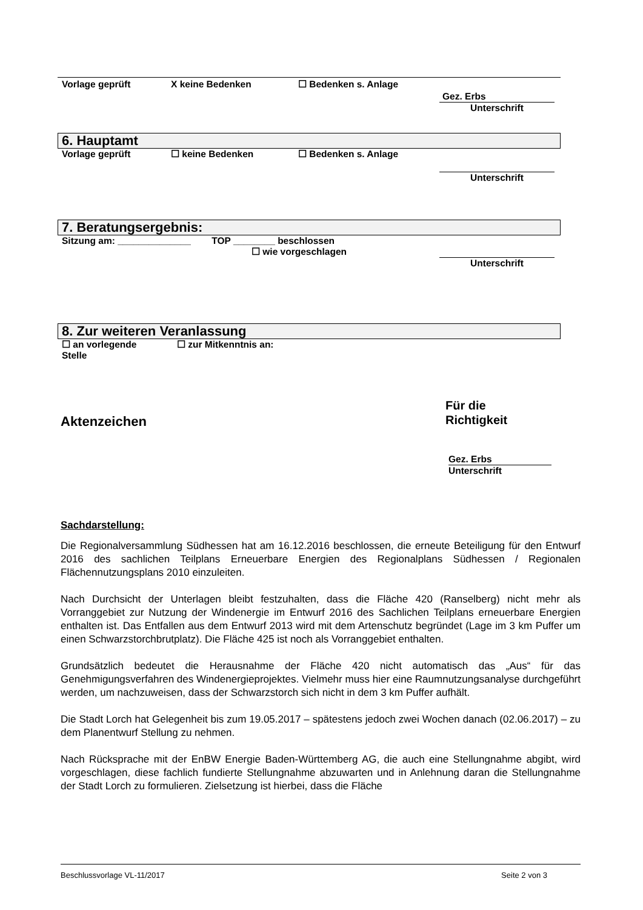Vorlage geprüft X keine Bedenken ☐ Bedenken s. Anlage
Gez. Erbs
Unterschrift
6. Hauptamt
Vorlage geprüft ☐ keine Bedenken ☐ Bedenken s. Anlage
Unterschrift
7. Beratungsergebnis:
Sitzung am: ______________ TOP ________ beschlossen
☐ wie vorgeschlagen
Unterschrift
8. Zur weiteren Veranlassung
☐ an vorlegende
Stelle ☐ zur Mitkenntnis an:
Aktenzeichen
Für die
Richtigkeit
Gez. Erbs
Unterschrift
Sachdarstellung:
Die Regionalversammlung Südhessen hat am 16.12.2016 beschlossen, die erneute Beteiligung für den Entwurf 2016 des sachlichen Teilplans Erneuerbare Energien des Regionalplans Südhessen / Regionalen Flächennutzungsplans 2010 einzuleiten.
Nach Durchsicht der Unterlagen bleibt festzuhalten, dass die Fläche 420 (Ranselberg) nicht mehr als Vorranggebiet zur Nutzung der Windenergie im Entwurf 2016 des Sachlichen Teilplans erneuerbare Energien enthalten ist. Das Entfallen aus dem Entwurf 2013 wird mit dem Artenschutz begründet (Lage im 3 km Puffer um einen Schwarzstorchbrutplatz). Die Fläche 425 ist noch als Vorranggebiet enthalten.
Grundsätzlich bedeutet die Herausnahme der Fläche 420 nicht automatisch das „Aus“ für das Genehmigungsverfahren des Windenergieprojektes. Vielmehr muss hier eine Raumnutzungsanalyse durchgeführt werden, um nachzuweisen, dass der Schwarzstorch sich nicht in dem 3 km Puffer aufhält.
Die Stadt Lorch hat Gelegenheit bis zum 19.05.2017 – spätestens jedoch zwei Wochen danach (02.06.2017) – zu dem Planentwurf Stellung zu nehmen.
Nach Rücksprache mit der EnBW Energie Baden-Württemberg AG, die auch eine Stellungnahme abgibt, wird vorgeschlagen, diese fachlich fundierte Stellungnahme abzuwarten und in Anlehnung daran die Stellungnahme der Stadt Lorch zu formulieren. Zielsetzung ist hierbei, dass die Fläche
Beschlussvorlage VL-11/2017 Seite 2 von 3